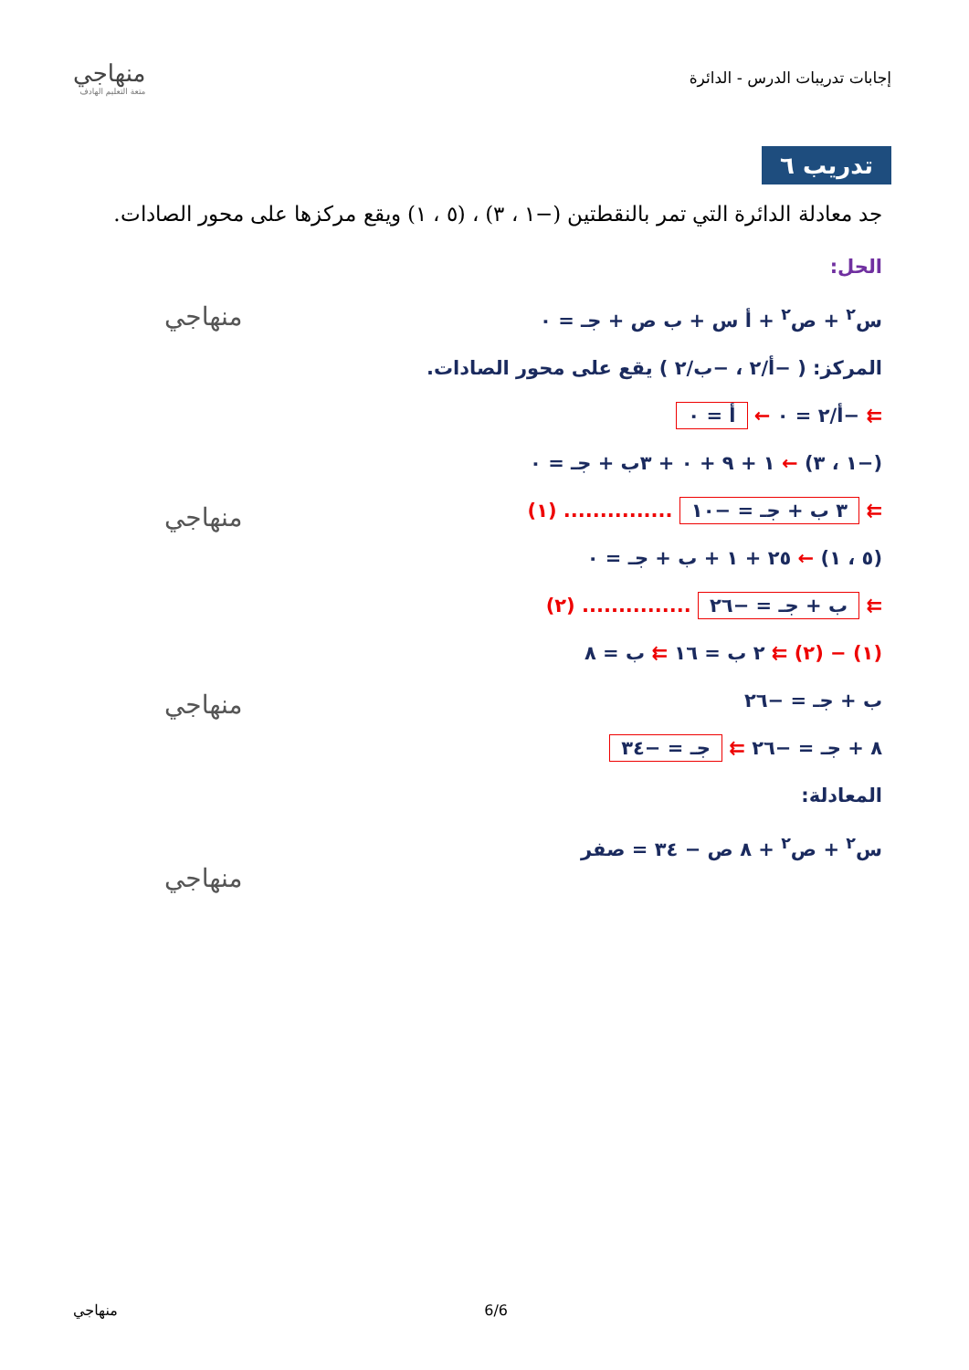إجابات تدريبات الدرس - الدائرة
منهاجي
متعة التعليم الهادف
تدريب ٦
جد معادلة الدائرة التي تمر بالنقطتين (−١ ، ٣) ، (٥ ، ١) ويقع مركزها على محور الصادات.
الحل:
س<sup>٢</sup> + ص<sup>٢</sup> + أ س + ب ص + جـ = ٠
المركز: ( −أ/٢ ، −ب/٢ ) يقع على محور الصادات.
⇇ −أ/٢ = ٠ ← أ = ٠
(−١ ، ٣) ← ١ + ٩ + ٠ + ٣ب + جـ = ٠
⇇ ٣ ب + جـ = −١٠ ............... (١)
(٥ ، ١) ← ٢٥ + ١ + ب + جـ = ٠
⇇ ب + جـ = −٢٦ ............... (٢)
(١) − (٢) ⇇ ٢ ب = ١٦ ⇇ ب = ٨
ب + جـ = −٢٦
٨ + جـ = −٢٦ ⇇ جـ = −٣٤
المعادلة:
س<sup>٢</sup> + ص<sup>٢</sup> + ٨ ص − ٣٤ = صفر
منهاجي
منهاجي
منهاجي
منهاجي
منهاجي 6/6